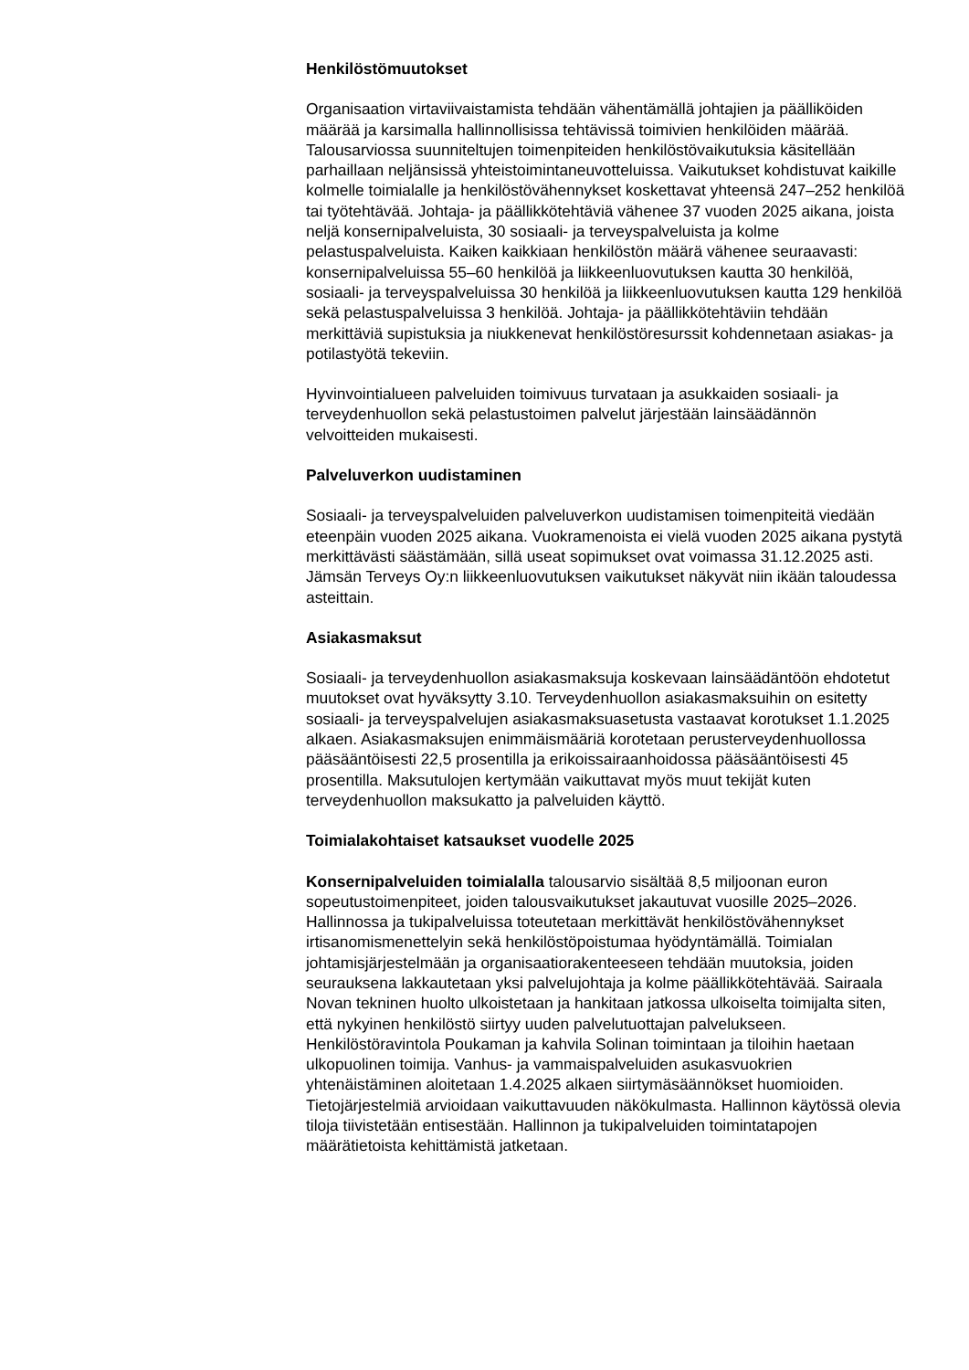Henkilöstömuutokset
Organisaation virtaviivaistamista tehdään vähentämällä johtajien ja päälliköiden määrää ja karsimalla hallinnollisissa tehtävissä toimivien henkilöiden määrää. Talousarviossa suunniteltujen toimenpiteiden henkilöstövaikutuksia käsitellään parhaillaan neljänsissä yhteistoimintaneuvotteluissa. Vaikutukset kohdistuvat kaikille kolmelle toimialalle ja henkilöstövähennykset koskettavat yhteensä 247–252 henkilöä tai työtehtävää. Johtaja- ja päällikkötehtäviä vähenee 37 vuoden 2025 aikana, joista neljä konsernipalveluista, 30 sosiaali- ja terveyspalveluista ja kolme pelastuspalveluista. Kaiken kaikkiaan henkilöstön määrä vähenee seuraavasti: konsernipalveluissa 55–60 henkilöä ja liikkeenluovutuksen kautta 30 henkilöä, sosiaali- ja terveyspalveluissa 30 henkilöä ja liikkeenluovutuksen kautta 129 henkilöä sekä pelastuspalveluissa 3 henkilöä. Johtaja- ja päällikkötehtäviin tehdään merkittäviä supistuksia ja niukkenevat henkilöstöresurssit kohdennetaan asiakas- ja potilastyötä tekeviin.
Hyvinvointialueen palveluiden toimivuus turvataan ja asukkaiden sosiaali- ja terveydenhuollon sekä pelastustoimen palvelut järjestään lainsäädännön velvoitteiden mukaisesti.
Palveluverkon uudistaminen
Sosiaali- ja terveyspalveluiden palveluverkon uudistamisen toimenpiteitä viedään eteenpäin vuoden 2025 aikana. Vuokramenoista ei vielä vuoden 2025 aikana pystytä merkittävästi säästämään, sillä useat sopimukset ovat voimassa 31.12.2025 asti. Jämsän Terveys Oy:n liikkeenluovutuksen vaikutukset näkyvät niin ikään taloudessa asteittain.
Asiakasmaksut
Sosiaali- ja terveydenhuollon asiakasmaksuja koskevaan lainsäädäntöön ehdotetut muutokset ovat hyväksytty 3.10. Terveydenhuollon asiakasmaksuihin on esitetty sosiaali- ja terveyspalvelujen asiakasmaksuasetusta vastaavat korotukset 1.1.2025 alkaen. Asiakasmaksujen enimmäismääriä korotetaan perusterveydenhuollossa pääsääntöisesti 22,5 prosentilla ja erikoissairaanhoidossa pääsääntöisesti 45 prosentilla. Maksutulojen kertymään vaikuttavat myös muut tekijät kuten terveydenhuollon maksukatto ja palveluiden käyttö.
Toimialakohtaiset katsaukset vuodelle 2025
Konsernipalveluiden toimialalla talousarvio sisältää 8,5 miljoonan euron sopeutustoimenpiteet, joiden talousvaikutukset jakautuvat vuosille 2025–2026. Hallinnossa ja tukipalveluissa toteutetaan merkittävät henkilöstövähennykset irtisanomismenettelyin sekä henkilöstöpoistumaa hyödyntämällä. Toimialan johtamisjärjestelmään ja organisaatiorakenteeseen tehdään muutoksia, joiden seurauksena lakkautetaan yksi palvelujohtaja ja kolme päällikkötehtävää. Sairaala Novan tekninen huolto ulkoistetaan ja hankitaan jatkossa ulkoiselta toimijalta siten, että nykyinen henkilöstö siirtyy uuden palvelutuottajan palvelukseen. Henkilöstöravintola Poukaman ja kahvila Solinan toimintaan ja tiloihin haetaan ulkopuolinen toimija. Vanhus- ja vammaispalveluiden asukasvuokrien yhtenäistäminen aloitetaan 1.4.2025 alkaen siirtymäsäännökset huomioiden. Tietojärjestelmiä arvioidaan vaikuttavuuden näkökulmasta. Hallinnon käytössä olevia tiloja tiivistetään entisestään. Hallinnon ja tukipalveluiden toimintatapojen määrätietoista kehittämistä jatketaan.